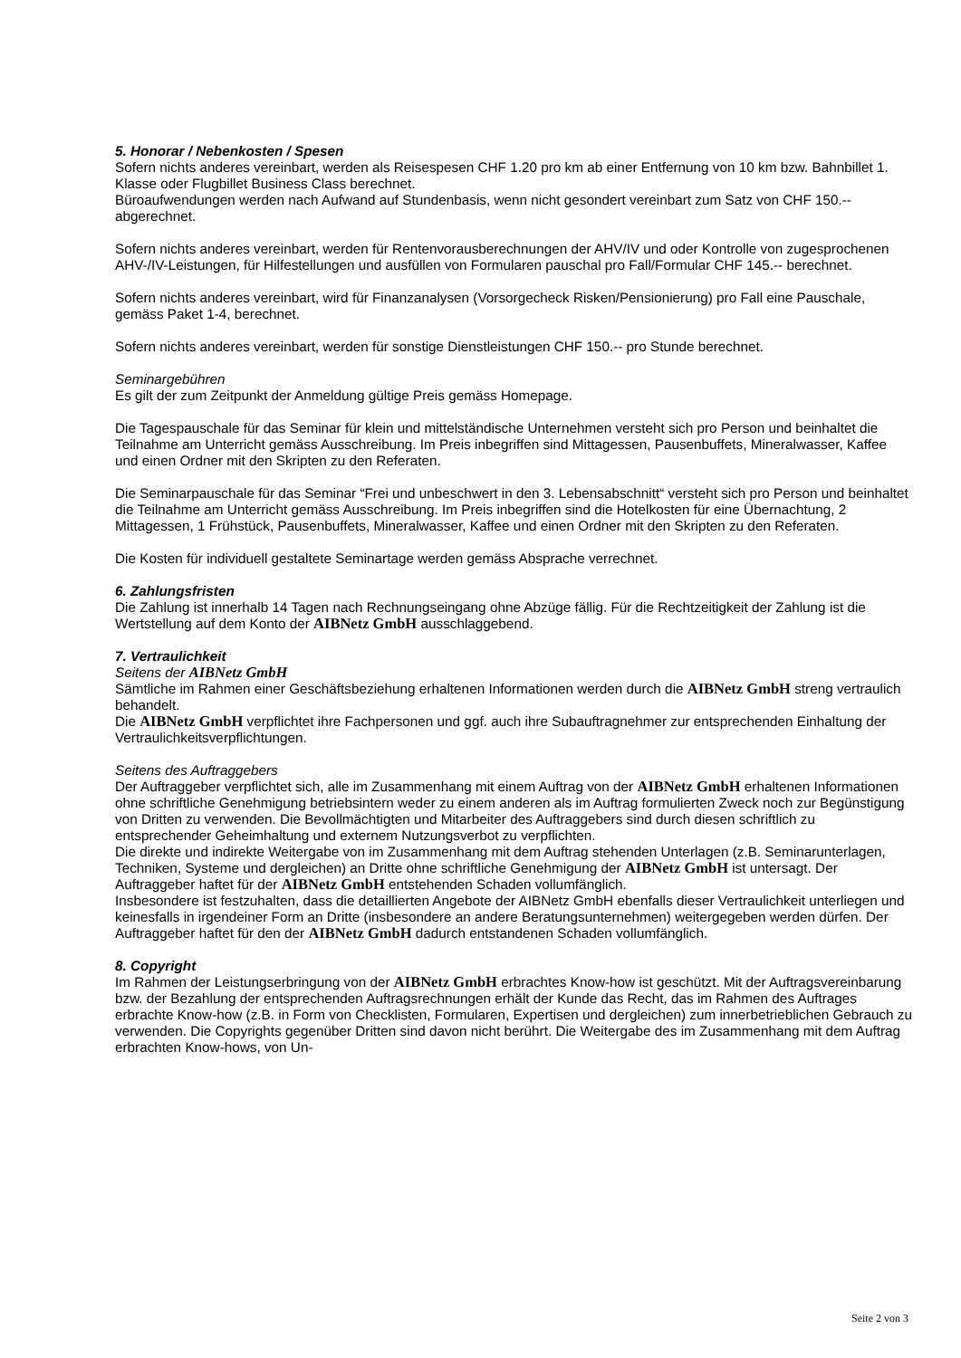5. Honorar / Nebenkosten / Spesen
Sofern nichts anderes vereinbart, werden als Reisespesen CHF 1.20 pro km ab einer Entfernung von 10 km bzw. Bahnbillet 1. Klasse oder Flugbillet Business Class berechnet.
Büroaufwendungen werden nach Aufwand auf Stundenbasis, wenn nicht gesondert vereinbart zum Satz von CHF 150.-- abgerechnet.
Sofern nichts anderes vereinbart, werden für Rentenvorausberechnungen der AHV/IV und oder Kontrolle von zugesprochenen AHV-/IV-Leistungen, für Hilfestellungen und ausfüllen von Formularen pauschal pro Fall/Formular CHF 145.-- berechnet.
Sofern nichts anderes vereinbart, wird für Finanzanalysen (Vorsorgecheck Risken/Pensionierung) pro Fall eine Pauschale, gemäss Paket 1-4, berechnet.
Sofern nichts anderes vereinbart, werden für sonstige Dienstleistungen CHF 150.-- pro Stunde berechnet.
Seminargebühren
Es gilt der zum Zeitpunkt der Anmeldung gültige Preis gemäss Homepage.
Die Tagespauschale für das Seminar für klein und mittelständische Unternehmen versteht sich pro Person und beinhaltet die Teilnahme am Unterricht gemäss Ausschreibung. Im Preis inbegriffen sind Mittagessen, Pausenbuffets, Mineralwasser, Kaffee und einen Ordner mit den Skripten zu den Referaten.
Die Seminarpauschale für das Seminar “Frei und unbeschwert in den 3. Lebensabschnitt“ versteht sich pro Person und beinhaltet die Teilnahme am Unterricht gemäss Ausschreibung. Im Preis inbegriffen sind die Hotelkosten für eine Übernachtung, 2 Mittagessen, 1 Frühstück, Pausenbuffets, Mineralwasser, Kaffee und einen Ordner mit den Skripten zu den Referaten.
Die Kosten für individuell gestaltete Seminartage werden gemäss Absprache verrechnet.
6. Zahlungsfristen
Die Zahlung ist innerhalb 14 Tagen nach Rechnungseingang ohne Abzüge fällig. Für die Rechtzeitigkeit der Zahlung ist die Wertstellung auf dem Konto der AIBNetz GmbH ausschlaggebend.
7. Vertraulichkeit
Seitens der AIBNetz GmbH
Sämtliche im Rahmen einer Geschäftsbeziehung erhaltenen Informationen werden durch die AIBNetz GmbH streng vertraulich behandelt.
Die AIBNetz GmbH verpflichtet ihre Fachpersonen und ggf. auch ihre Subauftragnehmer zur entsprechenden Einhaltung der Vertraulichkeitsverpflichtungen.
Seitens des Auftraggebers
Der Auftraggeber verpflichtet sich, alle im Zusammenhang mit einem Auftrag von der AIBNetz GmbH erhaltenen Informationen ohne schriftliche Genehmigung betriebsintern weder zu einem anderen als im Auftrag formulierten Zweck noch zur Begünstigung von Dritten zu verwenden. Die Bevollmächtigten und Mitarbeiter des Auftraggebers sind durch diesen schriftlich zu entsprechender Geheimhaltung und externem Nutzungsverbot zu verpflichten.
Die direkte und indirekte Weitergabe von im Zusammenhang mit dem Auftrag stehenden Unterlagen (z.B. Seminarunterlagen, Techniken, Systeme und dergleichen) an Dritte ohne schriftliche Genehmigung der AIBNetz GmbH ist untersagt. Der Auftraggeber haftet für der AIBNetz GmbH entstehenden Schaden vollumfänglich.
Insbesondere ist festzuhalten, dass die detaillierten Angebote der AIBNetz GmbH ebenfalls dieser Vertraulichkeit unterliegen und keinesfalls in irgendeiner Form an Dritte (insbesondere an andere Beratungsunternehmen) weitergegeben werden dürfen. Der Auftraggeber haftet für den der AIBNetz GmbH dadurch entstandenen Schaden vollumfänglich.
8. Copyright
Im Rahmen der Leistungserbringung von der AIBNetz GmbH erbrachtes Know-how ist geschützt. Mit der Auftragsvereinbarung bzw. der Bezahlung der entsprechenden Auftragsrechnungen erhält der Kunde das Recht, das im Rahmen des Auftrages erbrachte Know-how (z.B. in Form von Checklisten, Formularen, Expertisen und dergleichen) zum innerbetrieblichen Gebrauch zu verwenden. Die Copyrights gegenüber Dritten sind davon nicht berührt. Die Weitergabe des im Zusammenhang mit dem Auftrag erbrachten Know-hows, von Un-
Seite 2 von 3